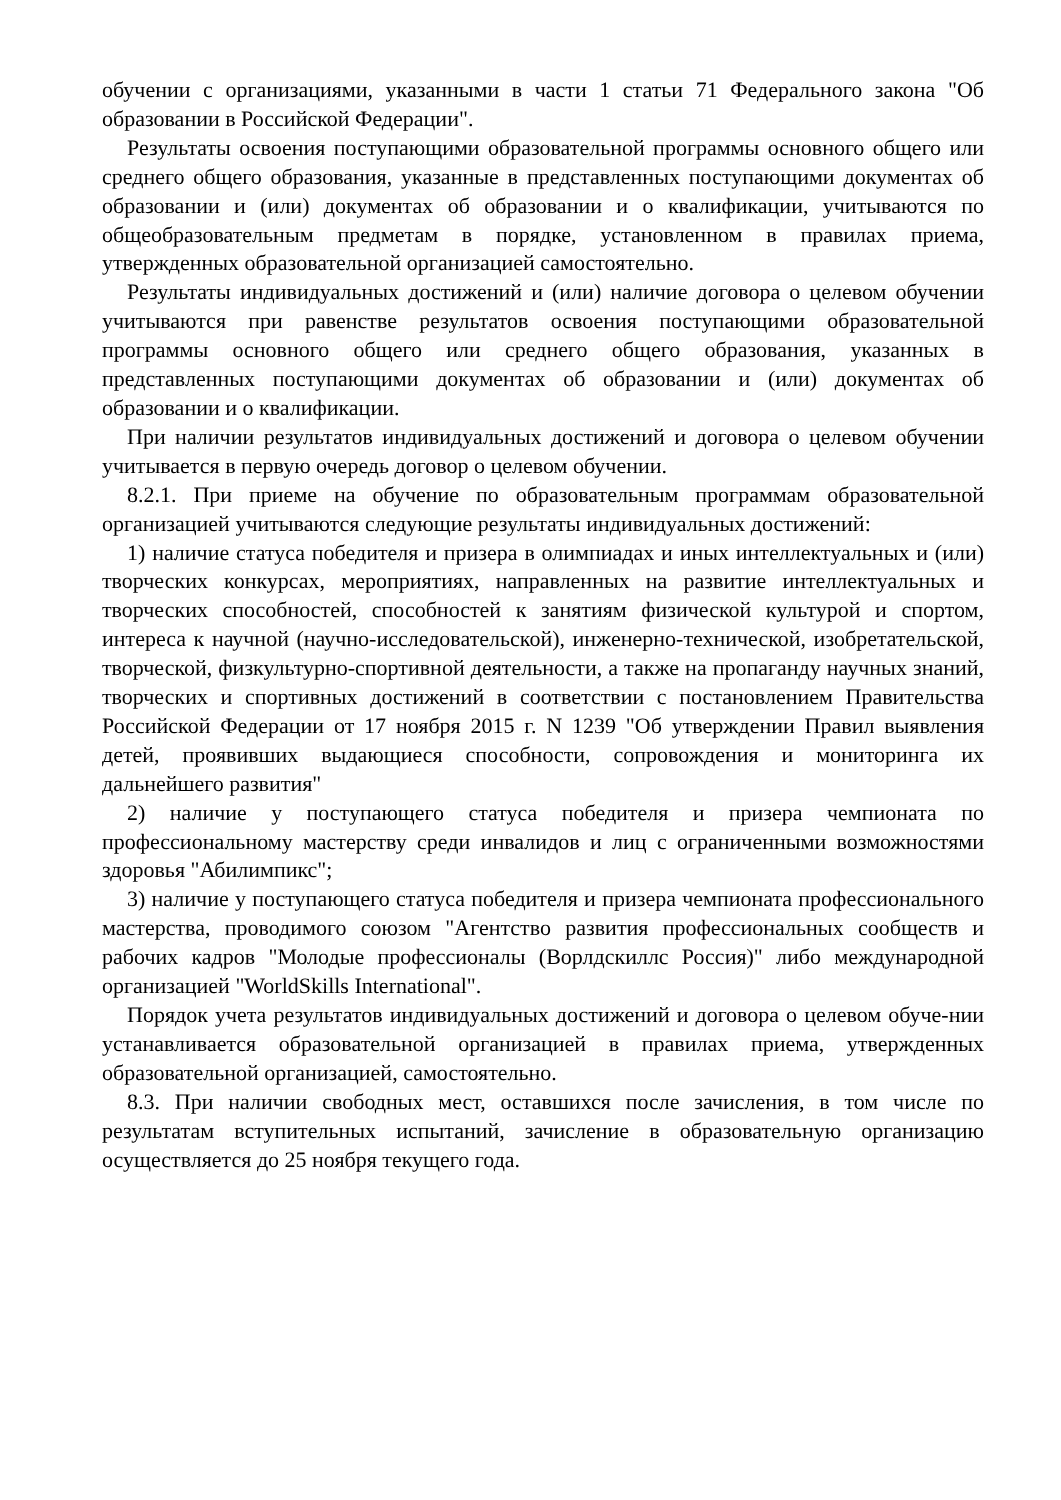обучении с организациями, указанными в части 1 статьи 71 Федерального закона "Об образовании в Российской Федерации".
Результаты освоения поступающими образовательной программы основного общего или среднего общего образования, указанные в представленных поступающими документах об образовании и (или) документах об образовании и о квалификации, учитываются по общеобразовательным предметам в порядке, установленном в правилах приема, утвержденных образовательной организацией самостоятельно.
Результаты индивидуальных достижений и (или) наличие договора о целевом обучении учитываются при равенстве результатов освоения поступающими образовательной программы основного общего или среднего общего образования, указанных в представленных поступающими документах об образовании и (или) документах об образовании и о квалификации.
При наличии результатов индивидуальных достижений и договора о целевом обучении учитывается в первую очередь договор о целевом обучении.
8.2.1. При приеме на обучение по образовательным программам образовательной организацией учитываются следующие результаты индивидуальных достижений:
1) наличие статуса победителя и призера в олимпиадах и иных интеллектуальных и (или) творческих конкурсах, мероприятиях, направленных на развитие интеллектуальных и творческих способностей, способностей к занятиям физической культурой и спортом, интереса к научной (научно-исследовательской), инженерно-технической, изобретательской, творческой, физкультурно-спортивной деятельности, а также на пропаганду научных знаний, творческих и спортивных достижений в соответствии с постановлением Правительства Российской Федерации от 17 ноября 2015 г. N 1239 "Об утверждении Правил выявления детей, проявивших выдающиеся способности, сопровождения и мониторинга их дальнейшего развития"
2) наличие у поступающего статуса победителя и призера чемпионата по профессиональному мастерству среди инвалидов и лиц с ограниченными возможностями здоровья "Абилимпикс";
3) наличие у поступающего статуса победителя и призера чемпионата профессионального мастерства, проводимого союзом "Агентство развития профессиональных сообществ и рабочих кадров "Молодые профессионалы (Ворлдскиллс Россия)" либо международной организацией "WorldSkills International".
Порядок учета результатов индивидуальных достижений и договора о целевом обуче-нии устанавливается образовательной организацией в правилах приема, утвержденных образовательной организацией, самостоятельно.
8.3. При наличии свободных мест, оставшихся после зачисления, в том числе по результатам вступительных испытаний, зачисление в образовательную организацию осуществляется до 25 ноября текущего года.